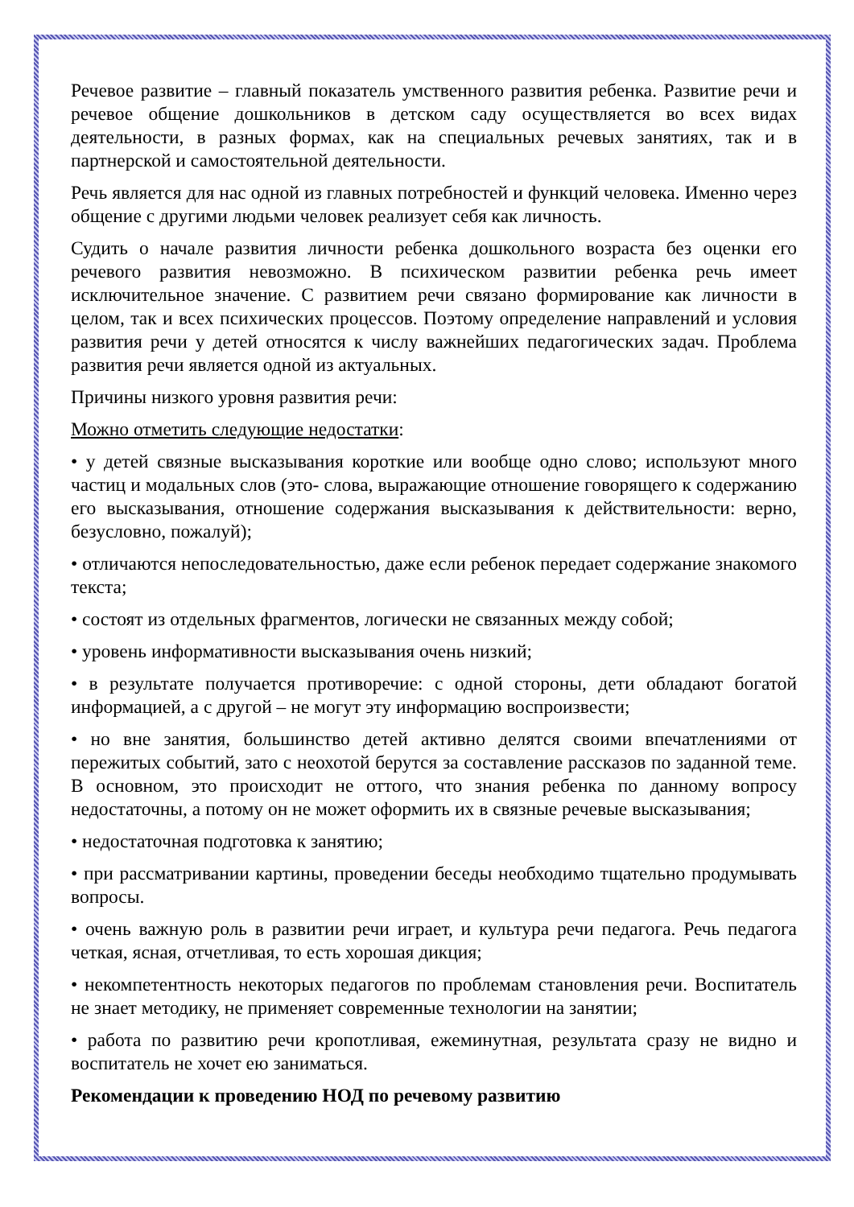Речевое развитие – главный показатель умственного развития ребенка. Развитие речи и речевое общение дошкольников в детском саду осуществляется во всех видах деятельности, в разных формах, как на специальных речевых занятиях, так и в партнерской и самостоятельной деятельности.
Речь является для нас одной из главных потребностей и функций человека. Именно через общение с другими людьми человек реализует себя как личность.
Судить о начале развития личности ребенка дошкольного возраста без оценки его речевого развития невозможно. В психическом развитии ребенка речь имеет исключительное значение. С развитием речи связано формирование как личности в целом, так и всех психических процессов. Поэтому определение направлений и условия развития речи у детей относятся к числу важнейших педагогических задач. Проблема развития речи является одной из актуальных.
Причины низкого уровня развития речи:
Можно отметить следующие недостатки:
• у детей связные высказывания короткие или вообще одно слово; используют много частиц и модальных слов (это- слова, выражающие отношение говорящего к содержанию его высказывания, отношение содержания высказывания к действительности: верно, безусловно, пожалуй);
• отличаются непоследовательностью, даже если ребенок передает содержание знакомого текста;
• состоят из отдельных фрагментов, логически не связанных между собой;
• уровень информативности высказывания очень низкий;
• в результате получается противоречие: с одной стороны, дети обладают богатой информацией, а с другой – не могут эту информацию воспроизвести;
• но вне занятия, большинство детей активно делятся своими впечатлениями от пережитых событий, зато с неохотой берутся за составление рассказов по заданной теме. В основном, это происходит не оттого, что знания ребенка по данному вопросу недостаточны, а потому он не может оформить их в связные речевые высказывания;
• недостаточная подготовка к занятию;
• при рассматривании картины, проведении беседы необходимо тщательно продумывать вопросы.
• очень важную роль в развитии речи играет, и культура речи педагога. Речь педагога четкая, ясная, отчетливая, то есть хорошая дикция;
• некомпетентность некоторых педагогов по проблемам становления речи. Воспитатель не знает методику, не применяет современные технологии на занятии;
• работа по развитию речи кропотливая, ежеминутная, результата сразу не видно и воспитатель не хочет ею заниматься.
Рекомендации к проведению НОД по речевому развитию